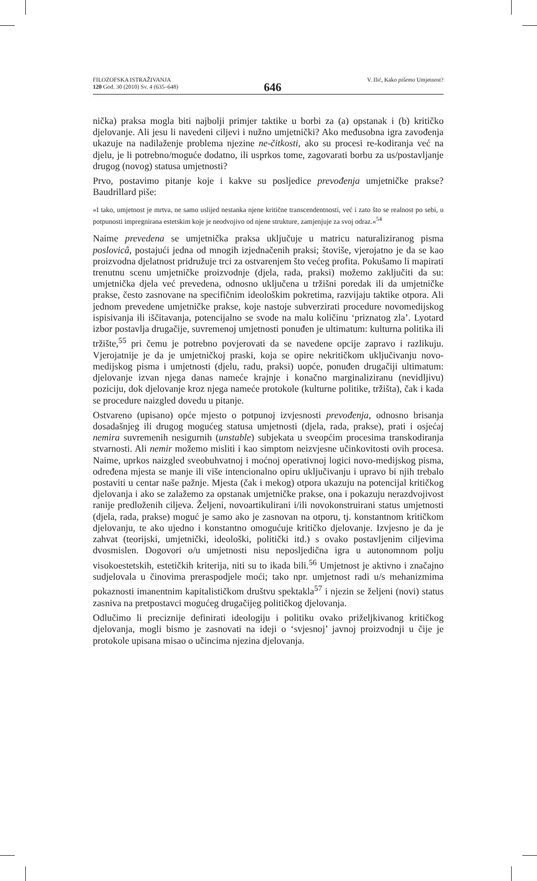FILOZOFSKA ISTRAŽIVANJA
120 God. 30 (2010) Sv. 4 (635–648)
646
V. Ilić, Kako pišemo Umjetnost?
nička) praksa mogla biti najbolji primjer taktike u borbi za (a) opstanak i (b) kritičko djelovanje. Ali jesu li navedeni ciljevi i nužno umjetnički? Ako međusobna igra zavođenja ukazuje na nadilaženje problema njezine ne-čitkosti, ako su procesi re-kodiranja već na djelu, je li potrebno/moguće dodatno, ili usprkos tome, zagovarati borbu za us/postavljanje drugog (novog) statusa umjetnosti?
Prvo, postavimo pitanje koje i kakve su posljedice prevođenja umjetničke prakse? Baudrillard piše:
»I tako, umjetnost je mrtva, ne samo uslijed nestanka njene kritične transcendentnosti, već i zato što se realnost po sebi, u potpunosti impregnirana estetskim koje je neodvojivo od njene strukture, zamjenjuje za svoj odraz.«<sup>54</sup>
Naime prevedena se umjetnička praksa uključuje u matricu naturaliziranog pisma poslovicâ, postajući jedna od mnogih izjednačenih praksi; štoviše, vjerojatno je da se kao proizvodna djelatnost pridružuje trci za ostvarenjem što većeg profita. Pokušamo li mapirati trenutnu scenu umjetničke proizvodnje (djela, rada, praksi) možemo zaključiti da su: umjetnička djela već prevedena, odnosno uključena u tržišni poredak ili da umjetničke prakse, često zasnovane na specifičnim ideološkim pokretima, razvijaju taktike otpora. Ali jednom prevedene umjetničke prakse, koje nastoje subverzirati procedure novomedijskog ispisivanja ili iščitavanja, potencijalno se svode na malu količinu ‘priznatog zla’. Lyotard izbor postavlja drugačije, suvremenoj umjetnosti ponuđen je ultimatum: kulturna politika ili tržište,<sup>55</sup> pri čemu je potrebno povjerovati da se navedene opcije zapravo i razlikuju. Vjerojatnije je da je umjetničkoj praski, koja se opire nekritičkom uključivanju novo-medijskog pisma i umjetnosti (djelu, radu, praksi) uopće, ponuđen drugačiji ultimatum: djelovanje izvan njega danas nameće krajnje i konačno marginaliziranu (nevidljivu) poziciju, dok djelovanje kroz njega nameće protokole (kulturne politike, tržišta), čak i kada se procedure naizgled dovedu u pitanje.
Ostvareno (upisano) opće mjesto o potpunoj izvjesnosti prevođenja, odnosno brisanja dosadašnjeg ili drugog mogućeg statusa umjetnosti (djela, rada, prakse), prati i osjećaj nemira suvremenih nesigurnih (unstable) subjekata u sveopćim procesima transkodiranja stvarnosti. Ali nemir možemo misliti i kao simptom neizvjesne učinkovitosti ovih procesa. Naime, uprkos naizgled sveobuhvatnoj i moćnoj operativnoj logici novo-medijskog pisma, određena mjesta se manje ili više intencionalno opiru uključivanju i upravo bi njih trebalo postaviti u centar naše pažnje. Mjesta (čak i mekog) otpora ukazuju na potencijal kritičkog djelovanja i ako se zalažemo za opstanak umjetničke prakse, ona i pokazuju nerazdvojivost ranije predloženih ciljeva. Željeni, novoartikulirani i/ili novokonstruirani status umjetnosti (djela, rada, prakse) moguć je samo ako je zasnovan na otporu, tj. konstantnom kritičkom djelovanju, te ako ujedno i konstantno omogućuje kritičko djelovanje. Izvjesno je da je zahvat (teorijski, umjetnički, ideološki, politički itd.) s ovako postavljenim ciljevima dvosmislen. Dogovori o/u umjetnosti nisu neposljedična igra u autonomnom polju visokoestetskih, estetičkih kriterija, niti su to ikada bili.<sup>56</sup> Umjetnost je aktivno i značajno sudjelovala u činovima preraspodjele moći; tako npr. umjetnost radi u/s mehanizmima pokaznosti imanentnim kapitalističkom društvu spektakla<sup>57</sup> i njezin se željeni (novi) status zasniva na pretpostavci mogućeg drugačijeg političkog djelovanja.
Odlučimo li preciznije definirati ideologiju i politiku ovako priželjkivanog kritičkog djelovanja, mogli bismo je zasnovati na ideji o ‘svjesnoj’ javnoj proizvodnji u čije je protokole upisana misao o učincima njezina djelovanja.